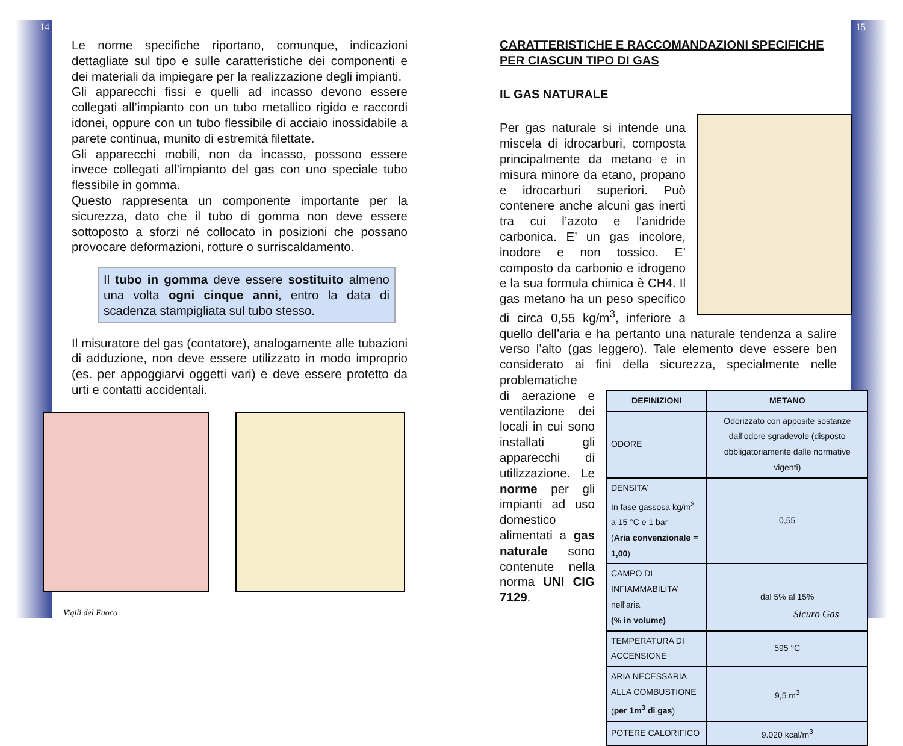14 15
Le norme specifiche riportano, comunque, indicazioni dettagliate sul tipo e sulle caratteristiche dei componenti e dei materiali da impiegare per la realizzazione degli impianti.
Gli apparecchi fissi e quelli ad incasso devono essere collegati all’impianto con un tubo metallico rigido e raccordi idonei, oppure con un tubo flessibile di acciaio inossidabile a parete continua, munito di estremità filettate.
Gli apparecchi mobili, non da incasso, possono essere invece collegati all’impianto del gas con uno speciale tubo flessibile in gomma.
Questo rappresenta un componente importante per la sicurezza, dato che il tubo di gomma non deve essere sottoposto a sforzi né collocato in posizioni che possano provocare deformazioni, rotture o surriscaldamento.
Il tubo in gomma deve essere sostituito almeno una volta ogni cinque anni, entro la data di scadenza stampigliata sul tubo stesso.
Il misuratore del gas (contatore), analogamente alle tubazioni di adduzione, non deve essere utilizzato in modo improprio (es. per appoggiarvi oggetti vari) e deve essere protetto da urti e contatti accidentali.
CARATTERISTICHE E RACCOMANDAZIONI SPECIFICHE PER CIASCUN TIPO DI GAS
IL GAS NATURALE
Per gas naturale si intende una miscela di idrocarburi, composta principalmente da metano e in misura minore da etano, propano e idrocarburi superiori. Può contenere anche alcuni gas inerti tra cui l’azoto e l’anidride carbonica. E’ un gas incolore, inodore e non tossico. E’ composto da carbonio e idrogeno e la sua formula chimica è CH4. Il gas metano ha un peso specifico di circa 0,55 kg/m<sup>3</sup>, inferiore a quello dell’aria e ha pertanto una naturale tendenza a salire verso l’alto (gas leggero). Tale elemento deve essere ben considerato ai fini della sicurezza, specialmente nelle problematiche
| DEFINIZIONI | METANO |
| --- | --- |
| ODORE | Odorizzato con apposite sostanze dall’odore sgradevole (disposto obbligatoriamente dalle normative vigenti) |
| DENSITA’ In fase gassosa kg/m<sup>3</sup> a 15 °C e 1 bar ( Aria convenzionale = 1,00 ) | 0,55 |
| CAMPO DI INFIAMMABILITA’ nell’aria (% in volume) | dal 5% al 15% |
| TEMPERATURA DI ACCENSIONE | 595 °C |
| ARIA NECESSARIA ALLA COMBUSTIONE ( per 1m<sup>3</sup> di gas ) | 9,5 m<sup>3</sup> |
| POTERE CALORIFICO | 9.020 kcal/m<sup>3</sup> |
di aerazione e ventilazione dei locali in cui sono installati gli apparecchi di utilizzazione. Le norme per gli impianti ad uso domestico alimentati a gas naturale sono contenute nella norma UNI CIG 7129.
Vigili del Fuoco Sicuro Gas